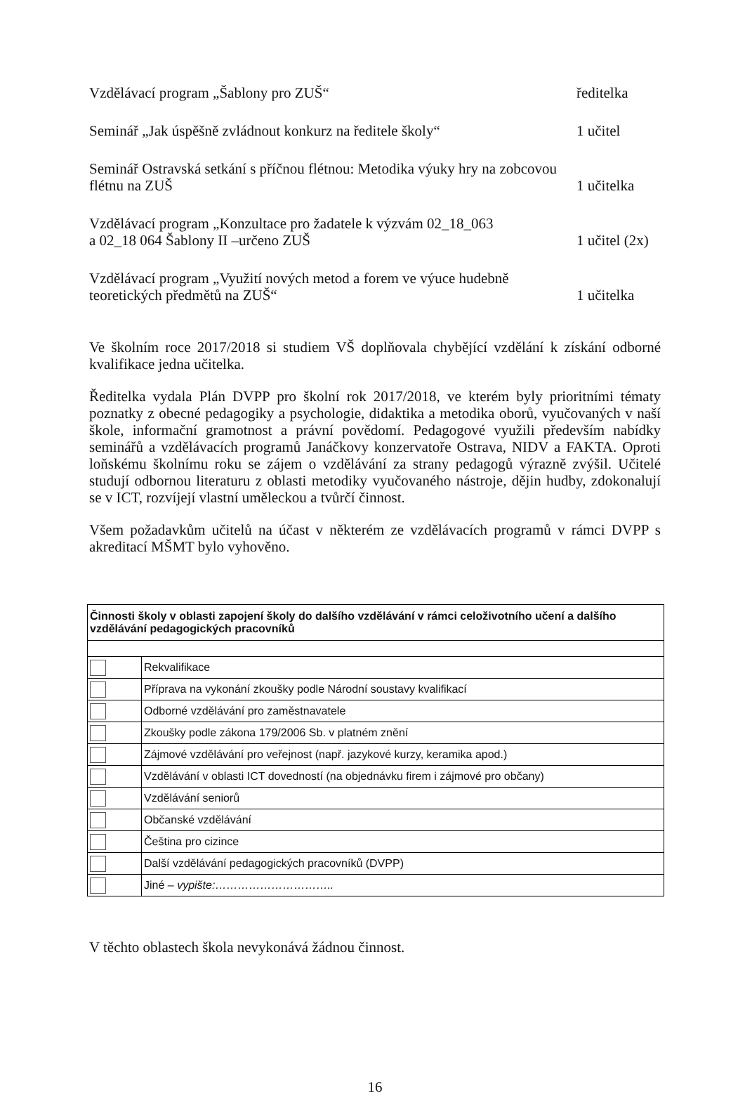Vzdělávací program „Šablony pro ZUŠ“ředitelka
Seminář „Jak úspěšně zvládnout konkurz na ředitele školy“1 učitel
Seminář Ostravská setkání s příčnou flétnou: Metodika výuky hry na zobcovou
flétnu na ZUŠ 1 učitelka
Vzdělávací program „Konzultace pro žadatele k výzvám 02_18_063
a 02_18 064 Šablony II –určeno ZUŠ 1 učitel (2x)
Vzdělávací program „Využití nových metod a forem ve výuce hudebně
teoretických předmětů na ZUŠ“1 učitelka
Ve školním roce 2017/2018 si studiem VŠ doplňovala chybějící vzdělání k získání odborné kvalifikace jedna učitelka.
Ředitelka vydala Plán DVPP pro školní rok 2017/2018, ve kterém byly prioritními tématy poznatky z obecné pedagogiky a psychologie, didaktika a metodika oborů, vyučovaných v naší škole, informační gramotnost a právní povědomí. Pedagogové využili především nabídky seminářů a vzdělávacích programů Janáčkovy konzervatoře Ostrava, NIDV a FAKTA. Oproti loňskému školnímu roku se zájem o vzdělávání za strany pedagogů výrazně zvýšil. Učitelé studují odbornou literaturu z oblasti metodiky vyučovaného nástroje, dějin hudby, zdokonalují se v ICT, rozvíjejí vlastní uměleckou a tvůrčí činnost.
Všem požadavkům učitelů na účast v některém ze vzdělávacích programů v rámci DVPP s akreditací MŠMT bylo vyhověno.
| Činnosti školy v oblasti zapojení školy do dalšího vzdělávání v rámci celoživotního učení a dalšího vzdělávání pedagogických pracovníků | |
| | Rekvalifikace |
| | Příprava na vykonání zkoušky podle Národní soustavy kvalifikací |
| | Odborné vzdělávání pro zaměstnavatele |
| | Zkoušky podle zákona 179/2006 Sb. v platném znění |
| | Zájmové vzdělávání pro veřejnost (např. jazykové kurzy, keramika apod.) |
| | Vzdělávání v oblasti ICT dovedností (na objednávku firem i zájmové pro občany) |
| | Vzdělávání seniorů |
| | Občanské vzdělávání |
| | Čeština pro cizince |
| | Další vzdělávání pedagogických pracovníků (DVPP) |
| | Jiné – vypište:………………………….. |
V těchto oblastech škola nevykonává žádnou činnost.
16